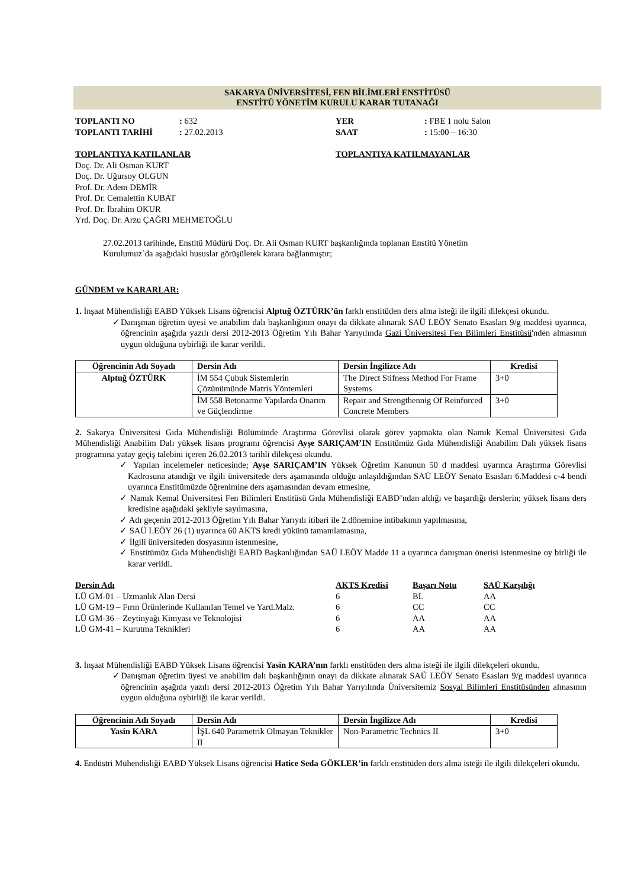SAKARYA ÜNİVERSİTESİ, FEN BİLİMLERİ ENSTİTÜSÜ
ENSTİTÜ YÖNETİM KURULU KARAR TUTANAĞI
TOPLANTI NO: 632 YER: FBE 1 nolu Salon TOPLANTI TARİHİ: 27.02.2013 SAAT: 15:00 – 16:30
TOPLANTIYA KATILANLAR
Doç. Dr. Ali Osman KURT
Doç. Dr. Uğursoy OLGUN
Prof. Dr. Adem DEMİR
Prof. Dr. Cemalettin KUBAT
Prof. Dr. İbrahim OKUR
Yrd. Doç. Dr. Arzu ÇAĞRI MEHMETOĞLU
TOPLANTIYA KATILMAYANLAR
27.02.2013 tarihinde, Enstitü Müdürü Doç. Dr. Ali Osman KURT başkanlığında toplanan Enstitü Yönetim
Kurulumuz`da aşağıdaki hususlar görüşülerek karara bağlanmıştır;
GÜNDEM ve KARARLAR:
1. İnşaat Mühendisliği EABD Yüksek Lisans öğrencisi Alptuğ ÖZTÜRK’ün farklı enstitüden ders alma isteği ile ilgili dilekçesi okundu.
✓Danışman öğretim üyesi ve anabilim dalı başkanlığının onayı da dikkate alınarak SAÜ LEÖY Senato Esasları 9/g maddesi uyarınca, öğrencinin aşağıda yazılı dersi 2012-2013 Öğretim Yılı Bahar Yarıyılında Gazi Üniversitesi Fen Bilimleri Enstitüsü'nden almasının uygun olduğuna oybirliği ile karar verildi.
| Öğrencinin Adı Soyadı | Dersin Adı | Dersin İngilizce Adı | Kredisi |
| --- | --- | --- | --- |
| Alptuğ ÖZTÜRK | İM 554 Çubuk Sistemlerin Çözünümünde Matris Yöntemleri | The Direct Stifness Method For Frame Systems | 3+0 |
| | İM 558 Betonarme Yapılarda Onarım ve Güçlendirme | Repair and Strengthennig Of Reinforced Concrete Members | 3+0 |
2. Sakarya Üniversitesi Gıda Mühendisliği Bölümünde Araştırma Görevlisi olarak görev yapmakta olan Namık Kemal Üniversitesi Gıda Mühendisliği Anabilim Dalı yüksek lisans programı öğrencisi Ayşe SARIÇAM’IN Enstitümüz Gıda Mühendisliği Anabilim Dalı yüksek lisans programına yatay geçiş talebini içeren 26.02.2013 tarihli dilekçesi okundu.
✓ Yapılan incelemeler neticesinde; Ayşe SARIÇAM’IN Yüksek Öğretim Kanunun 50 d maddesi uyarınca Araştırma Görevlisi Kadrosuna atandığı ve ilgili üniversitede ders aşamasında olduğu anlaşıldığından SAÜ LEÖY Senato Esasları 6.Maddesi c-4 bendi uyarınca Enstitümüzde öğrenimine ders aşamasından devam etmesine,
✓ Namık Kemal Üniversitesi Fen Bilimleri Enstitüsü Gıda Mühendisliği EABD’ndan aldığı ve başardığı derslerin; yüksek lisans ders kredisine aşağıdaki şekliyle sayılmasına,
✓ Adı geçenin 2012-2013 Öğretim Yılı Bahar Yarıyılı itibari ile 2.dönemine intibakının yapılmasına,
✓ SAÜ LEÖY 26 (1) uyarınca 60 AKTS kredi yükünü tamamlamasına,
✓ İlgili üniversiteden dosyasının istenmesine,
✓ Enstitümüz Gıda Mühendisliği EABD Başkanlığından SAÜ LEÖY Madde 11 a uyarınca danışman önerisi istenmesine oy birliği ile karar verildi.
| Dersin Adı | AKTS Kredisi | Başarı Notu | SAÜ Karşılığı |
| --- | --- | --- | --- |
| LÜ GM-01 – Uzmanlık Alan Dersi | 6 | BL | AA |
| LÜ GM-19 – Fırın Ürünlerinde Kullanılan Temel ve Yard.Malz. | 6 | CC | CC |
| LÜ GM-36 – Zeytinyağı Kimyası ve Teknolojisi | 6 | AA | AA |
| LÜ GM-41 – Kurutma Teknikleri | 6 | AA | AA |
3. İnşaat Mühendisliği EABD Yüksek Lisans öğrencisi Yasin KARA’nın farklı enstitüden ders alma isteği ile ilgili dilekçeleri okundu.
✓Danışman öğretim üyesi ve anabilim dalı başkanlığının onayı da dikkate alınarak SAÜ LEÖY Senato Esasları 9/g maddesi uyarınca öğrencinin aşağıda yazılı dersi 2012-2013 Öğretim Yılı Bahar Yarıyılında Üniversitemiz Sosyal Bilimleri Enstitüsünden almasının uygun olduğuna oybirliği ile karar verildi.
| Öğrencinin Adı Soyadı | Dersin Adı | Dersin İngilizce Adı | Kredisi |
| --- | --- | --- | --- |
| Yasin KARA | İŞL 640 Parametrik Olmayan Teknikler II | Non-Parametric Technics II | 3+0 |
4. Endüstri Mühendisliği EABD Yüksek Lisans öğrencisi Hatice Seda GÖKLER’in farklı enstitüden ders alma isteği ile ilgili dilekçeleri okundu.